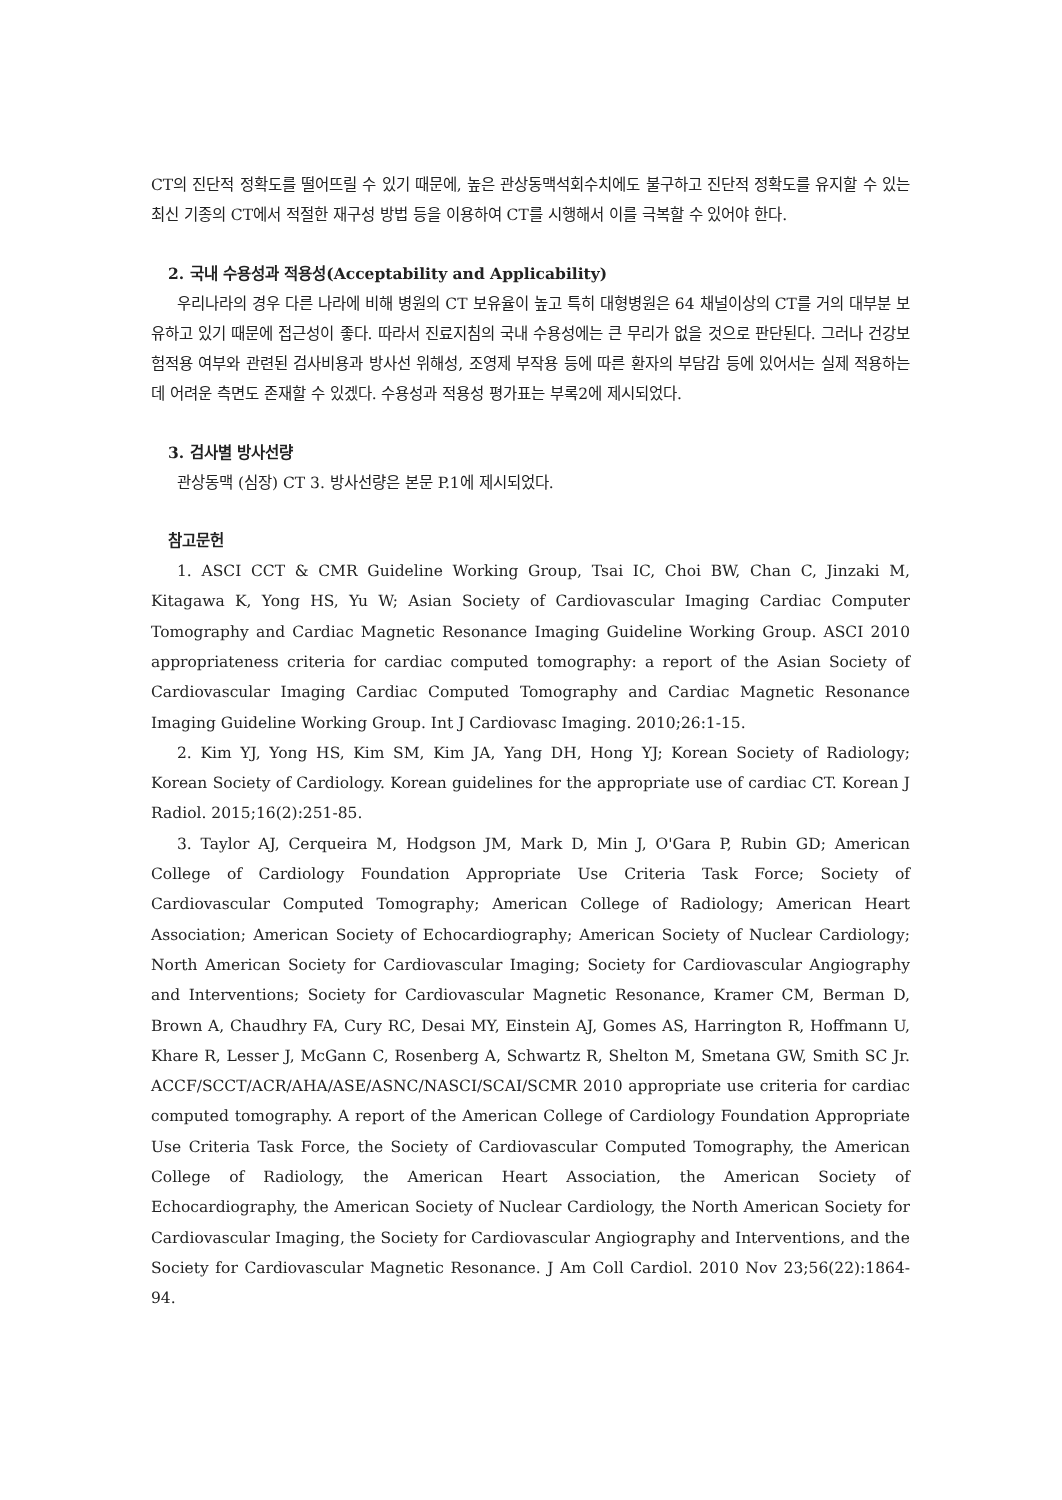CT의 진단적 정확도를 떨어뜨릴 수 있기 때문에, 높은 관상동맥석회수치에도 불구하고 진단적 정확도를 유지할 수 있는 최신 기종의 CT에서 적절한 재구성 방법 등을 이용하여 CT를 시행해서 이를 극복할 수 있어야 한다.
2. 국내 수용성과 적용성(Acceptability and Applicability)
우리나라의 경우 다른 나라에 비해 병원의 CT 보유율이 높고 특히 대형병원은 64 채널이상의 CT를 거의 대부분 보유하고 있기 때문에 접근성이 좋다. 따라서 진료지침의 국내 수용성에는 큰 무리가 없을 것으로 판단된다. 그러나 건강보험적용 여부와 관련된 검사비용과 방사선 위해성, 조영제 부작용 등에 따른 환자의 부담감 등에 있어서는 실제 적용하는데 어려운 측면도 존재할 수 있겠다. 수용성과 적용성 평가표는 부록2에 제시되었다.
3. 검사별 방사선량
관상동맥 (심장) CT 3. 방사선량은 본문 P.1에 제시되었다.
참고문헌
1. ASCI CCT & CMR Guideline Working Group, Tsai IC, Choi BW, Chan C, Jinzaki M, Kitagawa K, Yong HS, Yu W; Asian Society of Cardiovascular Imaging Cardiac Computer Tomography and Cardiac Magnetic Resonance Imaging Guideline Working Group. ASCI 2010 appropriateness criteria for cardiac computed tomography: a report of the Asian Society of Cardiovascular Imaging Cardiac Computed Tomography and Cardiac Magnetic Resonance Imaging Guideline Working Group. Int J Cardiovasc Imaging. 2010;26:1-15.
2. Kim YJ, Yong HS, Kim SM, Kim JA, Yang DH, Hong YJ; Korean Society of Radiology; Korean Society of Cardiology. Korean guidelines for the appropriate use of cardiac CT. Korean J Radiol. 2015;16(2):251-85.
3. Taylor AJ, Cerqueira M, Hodgson JM, Mark D, Min J, O'Gara P, Rubin GD; American College of Cardiology Foundation Appropriate Use Criteria Task Force; Society of Cardiovascular Computed Tomography; American College of Radiology; American Heart Association; American Society of Echocardiography; American Society of Nuclear Cardiology; North American Society for Cardiovascular Imaging; Society for Cardiovascular Angiography and Interventions; Society for Cardiovascular Magnetic Resonance, Kramer CM, Berman D, Brown A, Chaudhry FA, Cury RC, Desai MY, Einstein AJ, Gomes AS, Harrington R, Hoffmann U, Khare R, Lesser J, McGann C, Rosenberg A, Schwartz R, Shelton M, Smetana GW, Smith SC Jr. ACCF/SCCT/ACR/AHA/ASE/ASNC/NASCI/SCAI/SCMR 2010 appropriate use criteria for cardiac computed tomography. A report of the American College of Cardiology Foundation Appropriate Use Criteria Task Force, the Society of Cardiovascular Computed Tomography, the American College of Radiology, the American Heart Association, the American Society of Echocardiography, the American Society of Nuclear Cardiology, the North American Society for Cardiovascular Imaging, the Society for Cardiovascular Angiography and Interventions, and the Society for Cardiovascular Magnetic Resonance. J Am Coll Cardiol. 2010 Nov 23;56(22):1864-94.